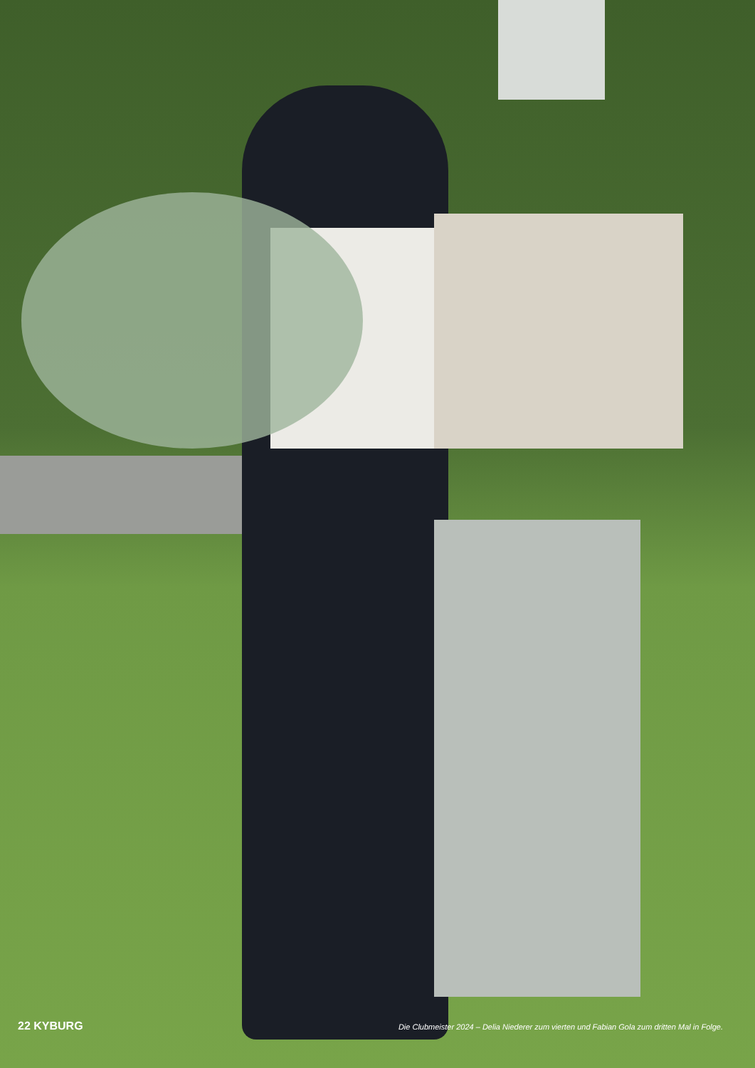22 KYBURG Die Clubmeister 2024 – Delia Niederer zum vierten und Fabian Gola zum dritten Mal in Folge.